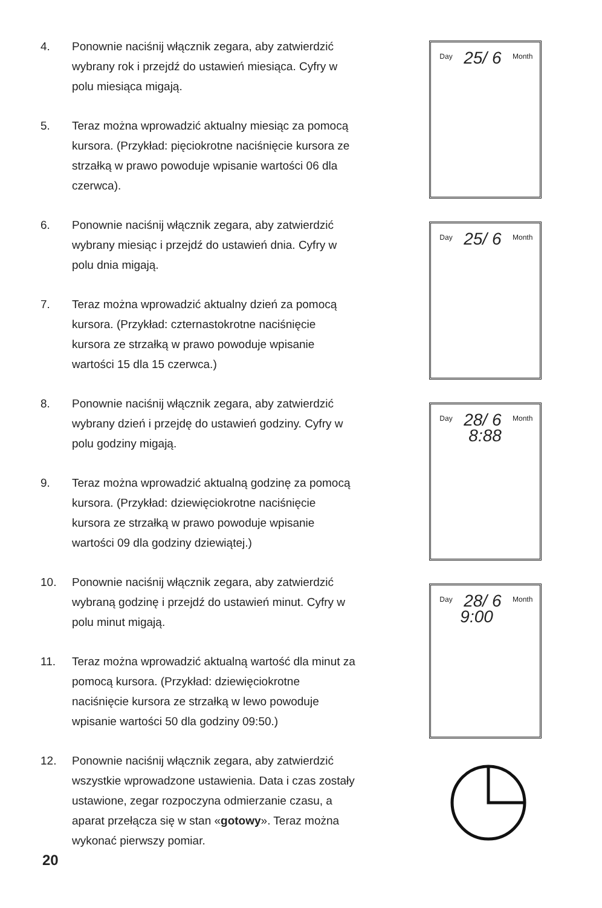4. Ponownie naciśnij włącznik zegara, aby zatwierdzić wybrany rok i przejdź do ustawień miesiąca. Cyfry w polu miesiąca migają.
5. Teraz można wprowadzić aktualny miesiąc za pomocą kursora. (Przykład: pięciokrotne naciśnięcie kursora ze strzałką w prawo powoduje wpisanie wartości 06 dla czerwca).
6. Ponownie naciśnij włącznik zegara, aby zatwierdzić wybrany miesiąc i przejdź do ustawień dnia. Cyfry w polu dnia migają.
7. Teraz można wprowadzić aktualny dzień za pomocą kursora. (Przykład: czternastokrotne naciśnięcie kursora ze strzałką w prawo powoduje wpisanie wartości 15 dla 15 czerwca.)
8. Ponownie naciśnij włącznik zegara, aby zatwierdzić wybrany dzień i przejdę do ustawień godziny. Cyfry w polu godziny migają.
9. Teraz można wprowadzić aktualną godzinę za pomocą kursora. (Przykład: dziewięciokrotne naciśnięcie kursora ze strzałką w prawo powoduje wpisanie wartości 09 dla godziny dziewiątej.)
10. Ponownie naciśnij włącznik zegara, aby zatwierdzić wybraną godzinę i przejdź do ustawień minut. Cyfry w polu minut migają.
11. Teraz można wprowadzić aktualną wartość dla minut za pomocą kursora. (Przykład: dziewięciokrotne naciśnięcie kursora ze strzałką w lewo powoduje wpisanie wartości 50 dla godziny 09:50.)
12. Ponownie naciśnij włącznik zegara, aby zatwierdzić wszystkie wprowadzone ustawienia. Data i czas zostały ustawione, zegar rozpoczyna odmierzanie czasu, a aparat przełącza się w stan «gotowy». Teraz można wykonać pierwszy pomiar.
20
Day 25/ 6 Month
Day 25/ 6 Month
Day 28/ 6 Month
8:88
Day 28/ 6 Month
9:00